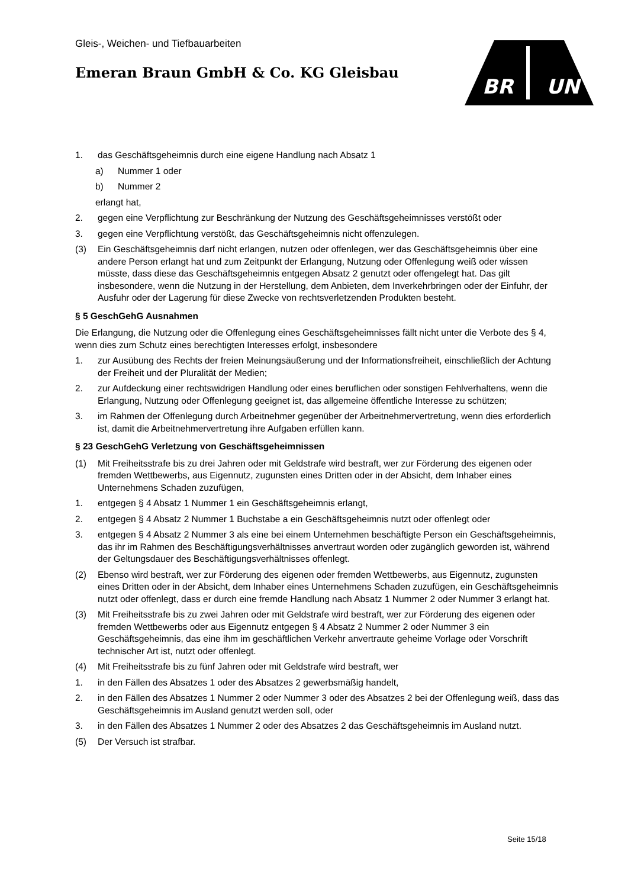Gleis-, Weichen- und Tiefbauarbeiten
Emeran Braun GmbH & Co. KG Gleisbau
BR
UN
1. das Geschäftsgeheimnis durch eine eigene Handlung nach Absatz 1
a) Nummer 1 oder
b) Nummer 2
erlangt hat,
2. gegen eine Verpflichtung zur Beschränkung der Nutzung des Geschäftsgeheimnisses verstößt oder
3. gegen eine Verpflichtung verstößt, das Geschäftsgeheimnis nicht offenzulegen.
(3) Ein Geschäftsgeheimnis darf nicht erlangen, nutzen oder offenlegen, wer das Geschäftsgeheimnis über eine andere Person erlangt hat und zum Zeitpunkt der Erlangung, Nutzung oder Offenlegung weiß oder wissen müsste, dass diese das Geschäftsgeheimnis entgegen Absatz 2 genutzt oder offengelegt hat. Das gilt insbesondere, wenn die Nutzung in der Herstellung, dem Anbieten, dem Inverkehrbringen oder der Einfuhr, der Ausfuhr oder der Lagerung für diese Zwecke von rechtsverletzenden Produkten besteht.
§ 5 GeschGehG Ausnahmen
Die Erlangung, die Nutzung oder die Offenlegung eines Geschäftsgeheimnisses fällt nicht unter die Verbote des § 4, wenn dies zum Schutz eines berechtigten Interesses erfolgt, insbesondere
1. zur Ausübung des Rechts der freien Meinungsäußerung und der Informationsfreiheit, einschließlich der Achtung der Freiheit und der Pluralität der Medien;
2. zur Aufdeckung einer rechtswidrigen Handlung oder eines beruflichen oder sonstigen Fehlverhaltens, wenn die Erlangung, Nutzung oder Offenlegung geeignet ist, das allgemeine öffentliche Interesse zu schützen;
3. im Rahmen der Offenlegung durch Arbeitnehmer gegenüber der Arbeitnehmervertretung, wenn dies erforderlich ist, damit die Arbeitnehmervertretung ihre Aufgaben erfüllen kann.
§ 23 GeschGehG Verletzung von Geschäftsgeheimnissen
(1) Mit Freiheitsstrafe bis zu drei Jahren oder mit Geldstrafe wird bestraft, wer zur Förderung des eigenen oder fremden Wettbewerbs, aus Eigennutz, zugunsten eines Dritten oder in der Absicht, dem Inhaber eines Unternehmens Schaden zuzufügen,
1. entgegen § 4 Absatz 1 Nummer 1 ein Geschäftsgeheimnis erlangt,
2. entgegen § 4 Absatz 2 Nummer 1 Buchstabe a ein Geschäftsgeheimnis nutzt oder offenlegt oder
3. entgegen § 4 Absatz 2 Nummer 3 als eine bei einem Unternehmen beschäftigte Person ein Geschäftsgeheimnis, das ihr im Rahmen des Beschäftigungsverhältnisses anvertraut worden oder zugänglich geworden ist, während der Geltungsdauer des Beschäftigungsverhältnisses offenlegt.
(2) Ebenso wird bestraft, wer zur Förderung des eigenen oder fremden Wettbewerbs, aus Eigennutz, zugunsten eines Dritten oder in der Absicht, dem Inhaber eines Unternehmens Schaden zuzufügen, ein Geschäftsgeheimnis nutzt oder offenlegt, dass er durch eine fremde Handlung nach Absatz 1 Nummer 2 oder Nummer 3 erlangt hat.
(3) Mit Freiheitsstrafe bis zu zwei Jahren oder mit Geldstrafe wird bestraft, wer zur Förderung des eigenen oder fremden Wettbewerbs oder aus Eigennutz entgegen § 4 Absatz 2 Nummer 2 oder Nummer 3 ein Geschäftsgeheimnis, das eine ihm im geschäftlichen Verkehr anvertraute geheime Vorlage oder Vorschrift technischer Art ist, nutzt oder offenlegt.
(4) Mit Freiheitsstrafe bis zu fünf Jahren oder mit Geldstrafe wird bestraft, wer
1. in den Fällen des Absatzes 1 oder des Absatzes 2 gewerbsmäßig handelt,
2. in den Fällen des Absatzes 1 Nummer 2 oder Nummer 3 oder des Absatzes 2 bei der Offenlegung weiß, dass das Geschäftsgeheimnis im Ausland genutzt werden soll, oder
3. in den Fällen des Absatzes 1 Nummer 2 oder des Absatzes 2 das Geschäftsgeheimnis im Ausland nutzt.
(5) Der Versuch ist strafbar.
Seite 15/18